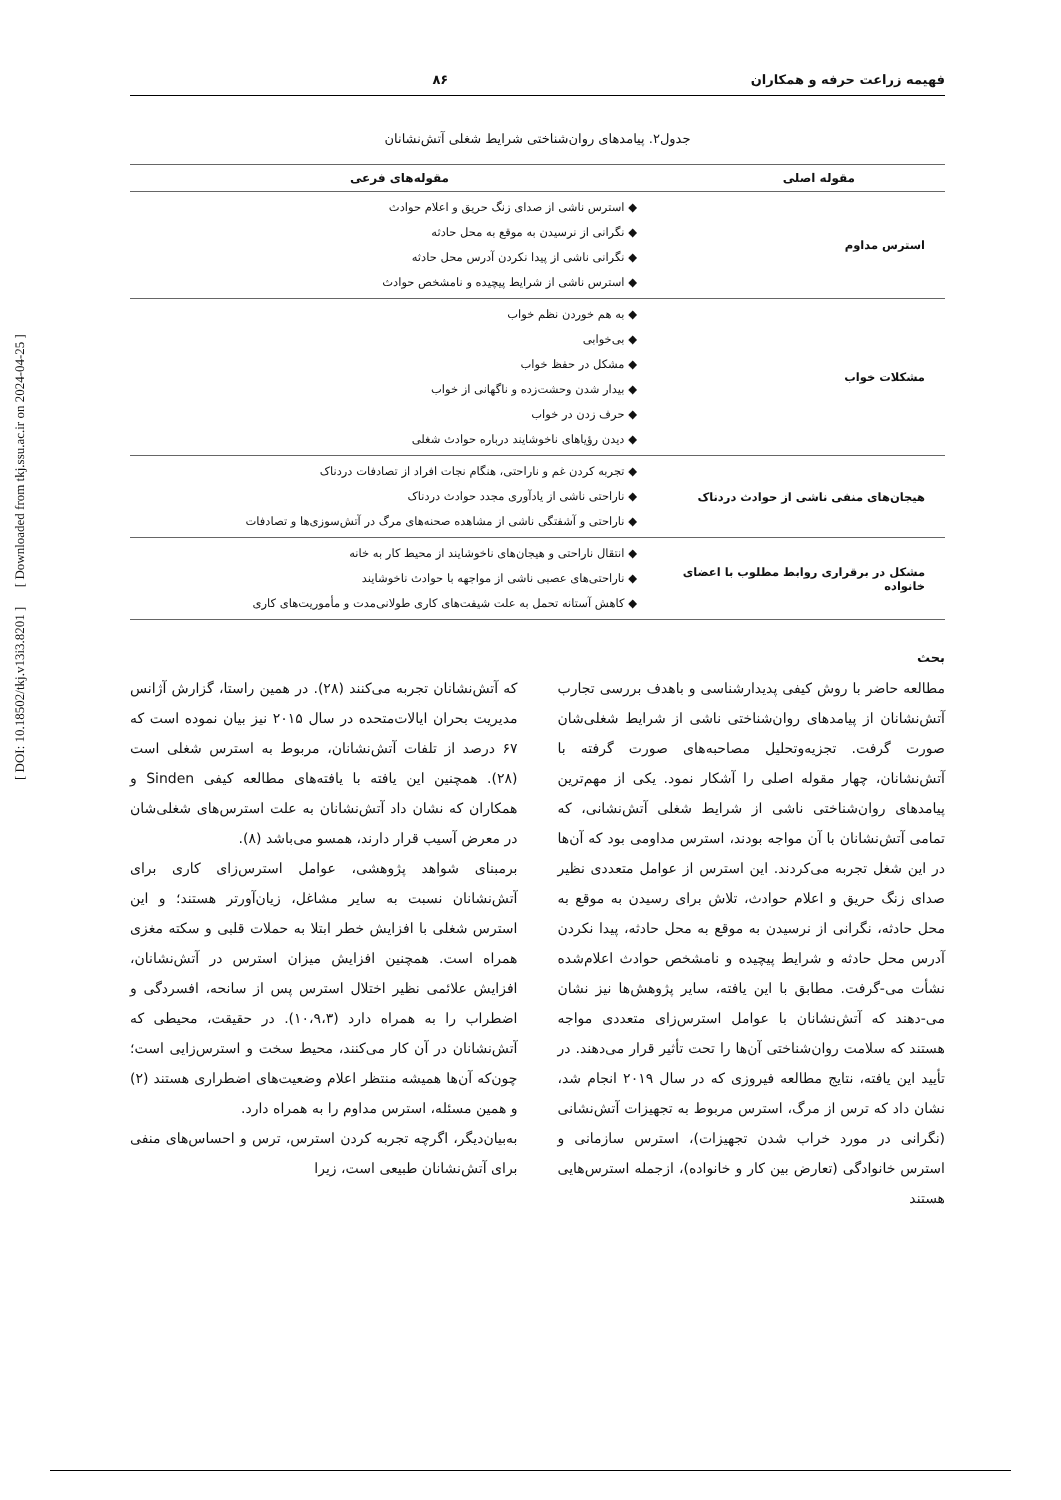فهیمه زراعت حرفه و همکاران ۸۶
جدول۲. پیامدهای روان‌شناختی شرایط شغلی آتش‌نشانان
| مقوله اصلی | مقوله‌های فرعی |
| --- | --- |
| استرس مداوم | ◆ استرس ناشی از صدای زنگ حریق و اعلام حوادث ◆ نگرانی از نرسیدن به موقع به محل حادثه ◆ نگرانی ناشی از پیدا نکردن آدرس محل حادثه ◆ استرس ناشی از شرایط پیچیده و نامشخص حوادث |
| مشکلات خواب | ◆ به هم خوردن نظم خواب ◆ بی‌خوابی ◆ مشکل در حفظ خواب ◆ بیدار شدن وحشت‌زده و ناگهانی از خواب ◆ حرف زدن در خواب ◆ دیدن رؤیاهای ناخوشایند درباره حوادث شغلی |
| هیجان‌های منفی ناشی از حوادث دردناک | ◆ تجربه کردن غم و ناراحتی، هنگام نجات افراد از تصادفات دردناک ◆ ناراحتی ناشی از یادآوری مجدد حوادث دردناک ◆ ناراحتی و آشفتگی ناشی از مشاهده صحنه‌های مرگ در آتش‌سوزی‌ها و تصادفات |
| مشکل در برقراری روابط مطلوب با اعضای خانواده | ◆ انتقال ناراحتی و هیجان‌های ناخوشایند از محیط کار به خانه ◆ ناراحتی‌های عصبی ناشی از مواجهه با حوادث ناخوشایند ◆ کاهش آستانه تحمل به علت شیفت‌های کاری طولانی‌مدت و مأموریت‌های کاری |
بحث
مطالعه حاضر با روش کیفی پدیدارشناسی و باهدف بررسی تجارب آتش‌نشانان از پیامدهای روان‌شناختی ناشی از شرایط شغلی‌شان صورت گرفت. تجزیه‌وتحلیل مصاحبه‌های صورت گرفته با آتش‌نشانان، چهار مقوله اصلی را آشکار نمود. یکی از مهم‌ترین پیامدهای روان‌شناختی ناشی از شرایط شغلی آتش‌نشانی، که تمامی آتش‌نشانان با آن مواجه بودند، استرس مداومی بود که آن‌ها در این شغل تجربه می‌کردند. این استرس از عوامل متعددی نظیر صدای زنگ حریق و اعلام حوادث، تلاش برای رسیدن به موقع به محل حادثه، نگرانی از نرسیدن به موقع به محل حادثه، پیدا نکردن آدرس محل حادثه و شرایط پیچیده و نامشخص حوادث اعلام‌شده نشأت می-گرفت. مطابق با این یافته، سایر پژوهش‌ها نیز نشان می-دهند که آتش‌نشانان با عوامل استرس‌زای متعددی مواجه هستند که سلامت روان‌شناختی آن‌ها را تحت تأثیر قرار می‌دهند. در تأیید این یافته، نتایج مطالعه فیروزی که در سال ۲۰۱۹ انجام شد، نشان داد که ترس از مرگ، استرس مربوط به تجهیزات آتش‌نشانی (نگرانی در مورد خراب شدن تجهیزات)، استرس سازمانی و استرس خانوادگی (تعارض بین کار و خانواده)، ازجمله استرس‌هایی هستند
که آتش‌نشانان تجربه می‌کنند (۲۸). در همین راستا، گزارش آژانس مدیریت بحران ایالات‌متحده در سال ۲۰۱۵ نیز بیان نموده است که ۶۷ درصد از تلفات آتش‌نشانان، مربوط به استرس شغلی است (۲۸). همچنین این یافته با یافته‌های مطالعه کیفی Sinden و همکاران که نشان داد آتش‌نشانان به علت استرس‌های شغلی‌شان در معرض آسیب قرار دارند، همسو می‌باشد (۸).
برمبنای شواهد پژوهشی، عوامل استرس‌زای کاری برای آتش‌نشانان نسبت به سایر مشاغل، زیان‌آورتر هستند؛ و این استرس شغلی با افزایش خطر ابتلا به حملات قلبی و سکته مغزی همراه است. همچنین افزایش میزان استرس در آتش‌نشانان، افزایش علائمی نظیر اختلال استرس پس از سانحه، افسردگی و اضطراب را به همراه دارد (۱۰،۹،۳). در حقیقت، محیطی که آتش‌نشانان در آن کار می‌کنند، محیط سخت و استرس‌زایی است؛ چون‌که آن‌ها همیشه منتظر اعلام وضعیت‌های اضطراری هستند (۲) و همین مسئله، استرس مداوم را به همراه دارد.
به‌بیان‌دیگر، اگرچه تجربه کردن استرس، ترس و احساس‌های منفی برای آتش‌نشانان طبیعی است، زیرا
[ DOI: 10.18502/tkj.v13i3.8201 ] [ Downloaded from tkj.ssu.ac.ir on 2024-04-25 ]